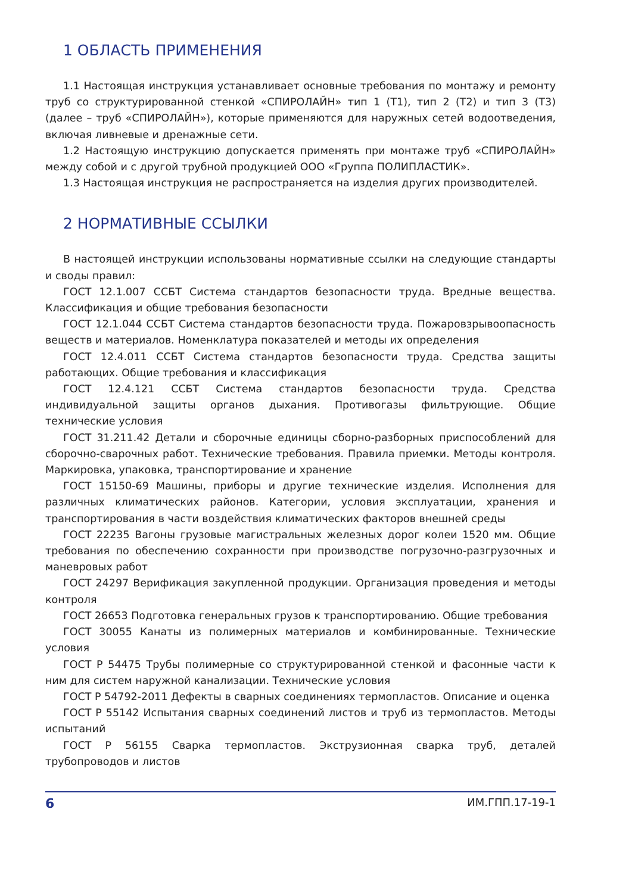1 ОБЛАСТЬ ПРИМЕНЕНИЯ
1.1 Настоящая инструкция устанавливает основные требования по монтажу и ремонту труб со структурированной стенкой «СПИРОЛАЙН» тип 1 (Т1), тип 2 (Т2) и тип 3 (Т3) (далее – труб «СПИРОЛАЙН»), которые применяются для наружных сетей водоотведения, включая ливневые и дренажные сети.
1.2 Настоящую инструкцию допускается применять при монтаже труб «СПИРОЛАЙН» между собой и с другой трубной продукцией ООО «Группа ПОЛИПЛАСТИК».
1.3 Настоящая инструкция не распространяется на изделия других производителей.
2 НОРМАТИВНЫЕ ССЫЛКИ
В настоящей инструкции использованы нормативные ссылки на следующие стандарты и своды правил:
ГОСТ 12.1.007 ССБТ Система стандартов безопасности труда. Вредные вещества. Классификация и общие требования безопасности
ГОСТ 12.1.044 ССБТ Система стандартов безопасности труда. Пожаровзрывоопасность веществ и материалов. Номенклатура показателей и методы их определения
ГОСТ 12.4.011 ССБТ Система стандартов безопасности труда. Средства защиты работающих. Общие требования и классификация
ГОСТ 12.4.121 ССБТ Система стандартов безопасности труда. Средства индивидуальной защиты органов дыхания. Противогазы фильтрующие. Общие технические условия
ГОСТ 31.211.42 Детали и сборочные единицы сборно-разборных приспособлений для сборочно-сварочных работ. Технические требования. Правила приемки. Методы контроля. Маркировка, упаковка, транспортирование и хранение
ГОСТ 15150-69 Машины, приборы и другие технические изделия. Исполнения для различных климатических районов. Категории, условия эксплуатации, хранения и транспортирования в части воздействия климатических факторов внешней среды
ГОСТ 22235 Вагоны грузовые магистральных железных дорог колеи 1520 мм. Общие требования по обеспечению сохранности при производстве погрузочно-разгрузочных и маневровых работ
ГОСТ 24297 Верификация закупленной продукции. Организация проведения и методы контроля
ГОСТ 26653 Подготовка генеральных грузов к транспортированию. Общие требования
ГОСТ 30055 Канаты из полимерных материалов и комбинированные. Технические условия
ГОСТ Р 54475 Трубы полимерные со структурированной стенкой и фасонные части к ним для систем наружной канализации. Технические условия
ГОСТ Р 54792-2011 Дефекты в сварных соединениях термопластов. Описание и оценка
ГОСТ Р 55142 Испытания сварных соединений листов и труб из термопластов. Методы испытаний
ГОСТ Р 56155 Сварка термопластов. Экструзионная сварка труб, деталей трубопроводов и листов
6 ИМ.ГПП.17-19-1